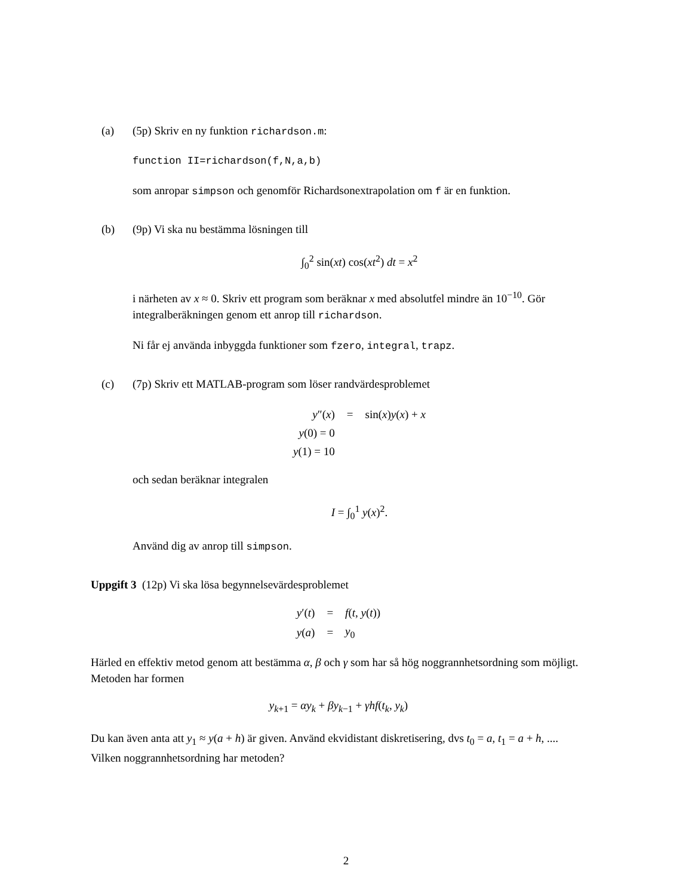(a) (5p) Skriv en ny funktion richardson.m:
function II=richardson(f,N,a,b)
som anropar simpson och genomför Richardsonextrapolation om f är en funktion.
(b) (9p) Vi ska nu bestämma lösningen till
∫<sub>0</sub><sup>2</sup> sin(xt) cos(xt<sup>2</sup>) dt = x<sup>2</sup>
i närheten av x ≈ 0. Skriv ett program som beräknar x med absolutfel mindre än 10<sup>−10</sup>. Gör integralberäkningen genom ett anrop till richardson.
Ni får ej använda inbyggda funktioner som fzero, integral, trapz.
(c) (7p) Skriv ett MATLAB-program som löser randvärdesproblemet
| y ″( x ) | = | sin( x ) y ( x ) + x |
| y (0) = 0 | | |
| y (1) = 10 | | |
och sedan beräknar integralen
I = ∫<sub>0</sub><sup>1</sup> y(x)<sup>2</sup>.
Använd dig av anrop till simpson.
Uppgift 3 (12p) Vi ska lösa begynnelsevärdesproblemet
| y ′( t ) | = | f ( t , y ( t )) |
| y ( a ) | = | y<sub>0</sub> |
Härled en effektiv metod genom att bestämma α, β och γ som har så hög noggrannhetsordning som möjligt. Metoden har formen
y<sub>k+1</sub> = αy<sub>k</sub> + βy<sub>k−1</sub> + γhf(t<sub>k</sub>, y<sub>k</sub>)
Du kan även anta att y<sub>1</sub> ≈ y(a + h) är given. Använd ekvidistant diskretisering, dvs t<sub>0</sub> = a, t<sub>1</sub> = a + h, .... Vilken noggrannhetsordning har metoden?
2